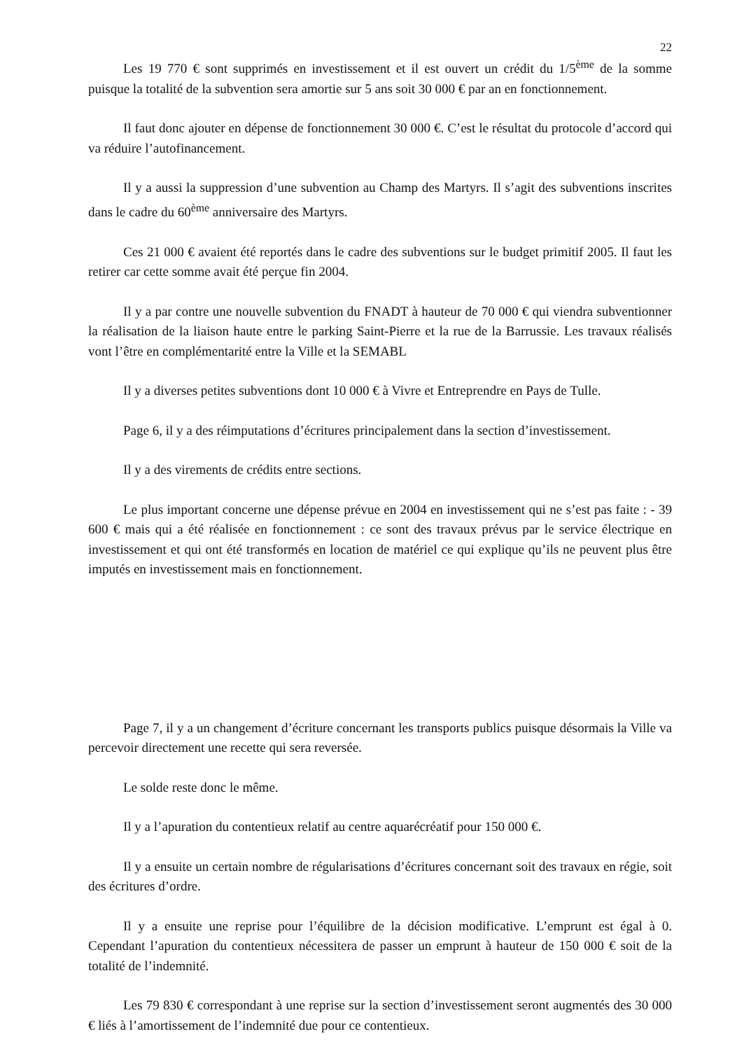22
Les 19 770 € sont supprimés en investissement et il est ouvert un crédit du 1/5<sup>ème</sup> de la somme puisque la totalité de la subvention sera amortie sur 5 ans soit 30 000 € par an en fonctionnement.
Il faut donc ajouter en dépense de fonctionnement 30 000 €. C’est le résultat du protocole d’accord qui va réduire l’autofinancement.
Il y a aussi la suppression d’une subvention au Champ des Martyrs. Il s’agit des subventions inscrites dans le cadre du 60<sup>ème</sup> anniversaire des Martyrs.
Ces 21 000 € avaient été reportés dans le cadre des subventions sur le budget primitif 2005. Il faut les retirer car cette somme avait été perçue fin 2004.
Il y a par contre une nouvelle subvention du FNADT à hauteur de 70 000 € qui viendra subventionner la réalisation de la liaison haute entre le parking Saint-Pierre et la rue de la Barrussie. Les travaux réalisés vont l’être en complémentarité entre la Ville et la SEMABL
Il y a diverses petites subventions dont 10 000 € à Vivre et Entreprendre en Pays de Tulle.
Page 6, il y a des réimputations d’écritures principalement dans la section d’investissement.
Il y a des virements de crédits entre sections.
Le plus important concerne une dépense prévue en 2004 en investissement qui ne s’est pas faite : - 39 600 € mais qui a été réalisée en fonctionnement : ce sont des travaux prévus par le service électrique en investissement et qui ont été transformés en location de matériel ce qui explique qu’ils ne peuvent plus être imputés en investissement mais en fonctionnement.
Page 7, il y a un changement d’écriture concernant les transports publics puisque désormais la Ville va percevoir directement une recette qui sera reversée.
Le solde reste donc le même.
Il y a l’apuration du contentieux relatif au centre aquarécréatif pour 150 000 €.
Il y a ensuite un certain nombre de régularisations d’écritures concernant soit des travaux en régie, soit des écritures d’ordre.
Il y a ensuite une reprise pour l’équilibre de la décision modificative. L’emprunt est égal à 0. Cependant l’apuration du contentieux nécessitera de passer un emprunt à hauteur de 150 000 € soit de la totalité de l’indemnité.
Les 79 830 € correspondant à une reprise sur la section d’investissement seront augmentés des 30 000 € liés à l’amortissement de l’indemnité due pour ce contentieux.